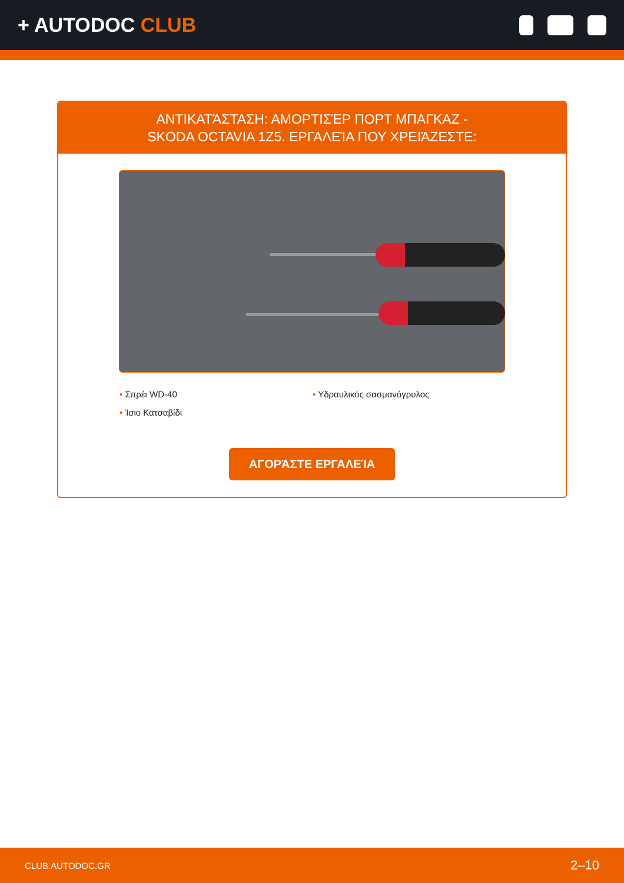+ AUTODOC CLUB
ΑΝΤΙΚΑΤΆΣΤΑΣΗ: ΑΜΟΡΤΙΣΈΡ ΠΟΡΤ ΜΠΑΓΚΑΖ -
SKODA OCTAVIA 1Z5. ΕΡΓΑΛΕΊΑ ΠΟΥ ΧΡΕΙΆΖΕΣΤΕ:
• Σπρέι WD-40
• Υδραυλικός σασμανόγρυλος
• Ίσιο Κατσαβίδι
ΑΓΟΡΆΣΤΕ ΕΡΓΑΛΕΊΑ
CLUB.AUTODOC.GR 2–10